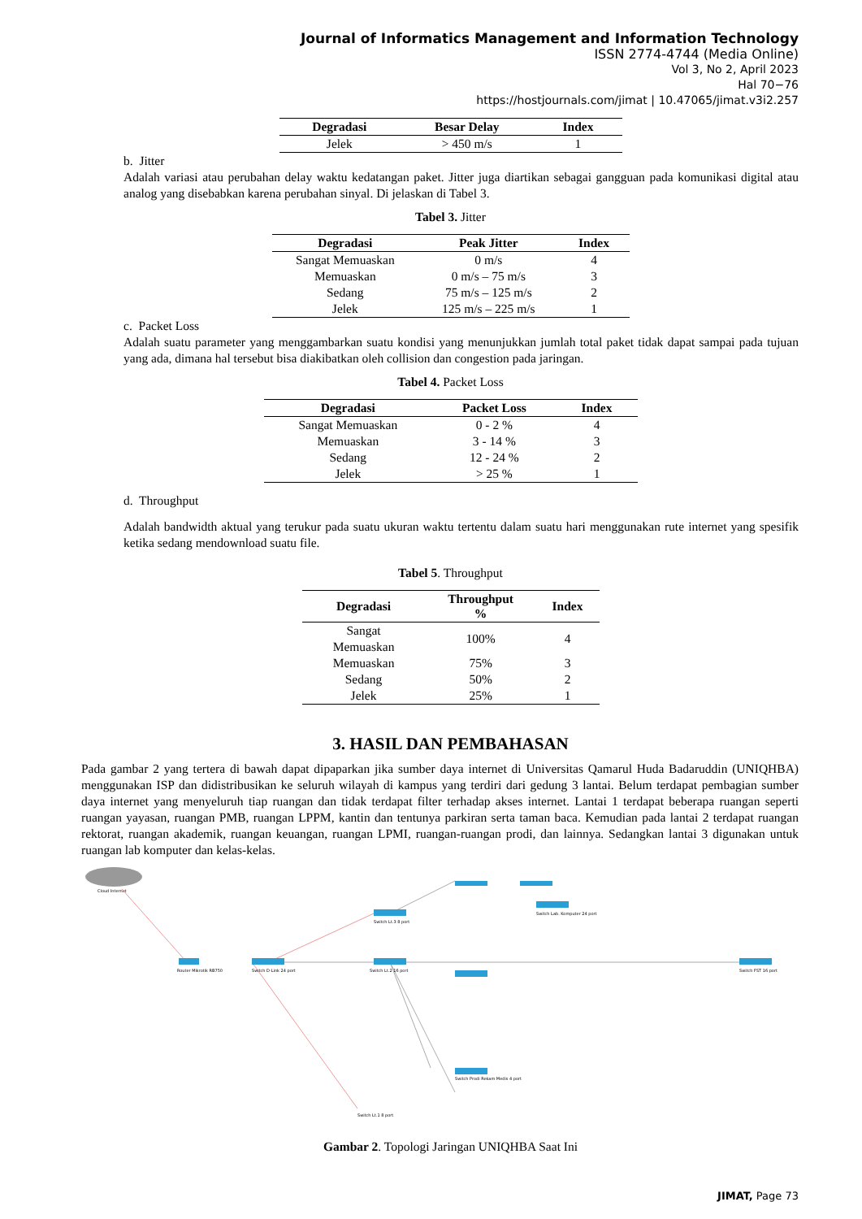Journal of Informatics Management and Information Technology
ISSN 2774-4744 (Media Online)
Vol 3, No 2, April 2023
Hal 70−76
https://hostjournals.com/jimat | 10.47065/jimat.v3i2.257
| Degradasi | Besar Delay | Index |
| --- | --- | --- |
| Jelek | > 450 m/s | 1 |
b. Jitter
Adalah variasi atau perubahan delay waktu kedatangan paket. Jitter juga diartikan sebagai gangguan pada komunikasi digital atau analog yang disebabkan karena perubahan sinyal. Di jelaskan di Tabel 3.
Tabel 3. Jitter
| Degradasi | Peak Jitter | Index |
| --- | --- | --- |
| Sangat Memuaskan | 0 m/s | 4 |
| Memuaskan | 0 m/s – 75 m/s | 3 |
| Sedang | 75 m/s – 125 m/s | 2 |
| Jelek | 125 m/s – 225 m/s | 1 |
c. Packet Loss
Adalah suatu parameter yang menggambarkan suatu kondisi yang menunjukkan jumlah total paket tidak dapat sampai pada tujuan yang ada, dimana hal tersebut bisa diakibatkan oleh collision dan congestion pada jaringan.
Tabel 4. Packet Loss
| Degradasi | Packet Loss | Index |
| --- | --- | --- |
| Sangat Memuaskan | 0 - 2 % | 4 |
| Memuaskan | 3 - 14 % | 3 |
| Sedang | 12 - 24 % | 2 |
| Jelek | > 25 % | 1 |
d. Throughput
Adalah bandwidth aktual yang terukur pada suatu ukuran waktu tertentu dalam suatu hari menggunakan rute internet yang spesifik ketika sedang mendownload suatu file.
Tabel 5. Throughput
| Degradasi | Throughput % | Index |
| --- | --- | --- |
| Sangat Memuaskan | 100% | 4 |
| Memuaskan | 75% | 3 |
| Sedang | 50% | 2 |
| Jelek | 25% | 1 |
3. HASIL DAN PEMBAHASAN
Pada gambar 2 yang tertera di bawah dapat dipaparkan jika sumber daya internet di Universitas Qamarul Huda Badaruddin (UNIQHBA) menggunakan ISP dan didistribusikan ke seluruh wilayah di kampus yang terdiri dari gedung 3 lantai. Belum terdapat pembagian sumber daya internet yang menyeluruh tiap ruangan dan tidak terdapat filter terhadap akses internet. Lantai 1 terdapat beberapa ruangan seperti ruangan yayasan, ruangan PMB, ruangan LPPM, kantin dan tentunya parkiran serta taman baca. Kemudian pada lantai 2 terdapat ruangan rektorat, ruangan akademik, ruangan keuangan, ruangan LPMI, ruangan-ruangan prodi, dan lainnya. Sedangkan lantai 3 digunakan untuk ruangan lab komputer dan kelas-kelas.
Cloud Internet
Router Mikrotik RB750
Switch D-Link 24 port
Switch Lt.3 8 port
Switch Lt.2 16 port
Switch Lab. Komputer 24 port
Switch FST 16 port
Switch Lt.1 8 port
Switch Prodi Rekam Medis 4 port
Gambar 2. Topologi Jaringan UNIQHBA Saat Ini
JIMAT, Page 73